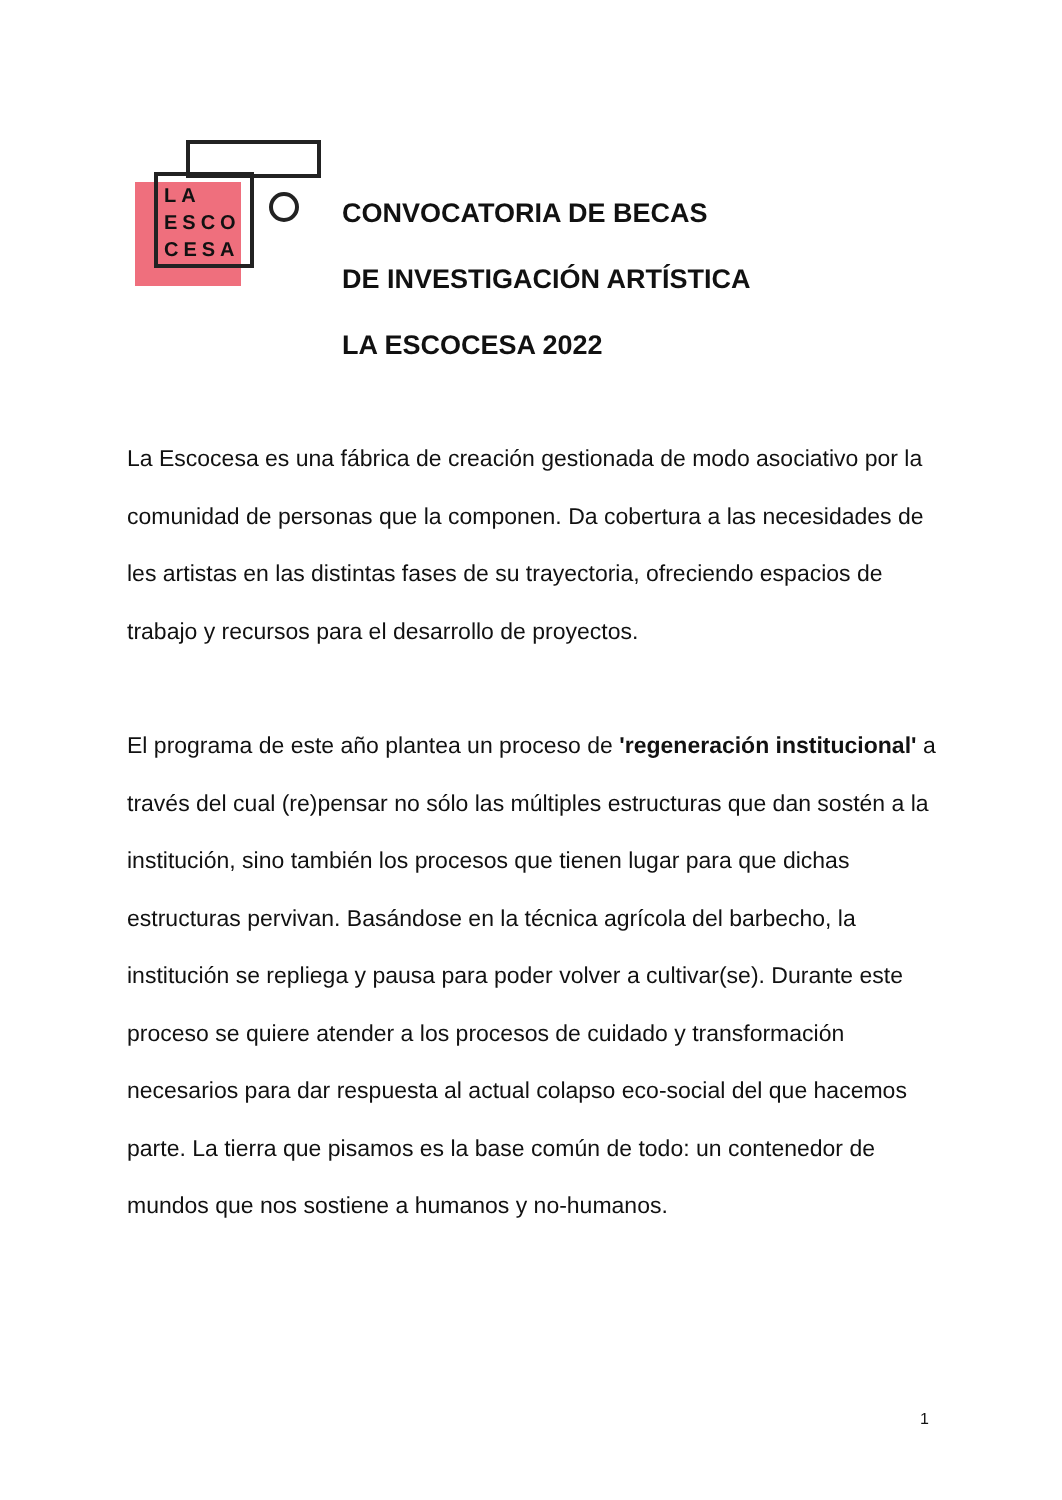LA
ESCO
CESA
CONVOCATORIA DE BECAS
DE INVESTIGACIÓN ARTÍSTICA
LA ESCOCESA 2022
La Escocesa es una fábrica de creación gestionada de modo asociativo por la comunidad de personas que la componen. Da cobertura a las necesidades de les artistas en las distintas fases de su trayectoria, ofreciendo espacios de trabajo y recursos para el desarrollo de proyectos.
El programa de este año plantea un proceso de 'regeneración institucional' a través del cual (re)pensar no sólo las múltiples estructuras que dan sostén a la institución, sino también los procesos que tienen lugar para que dichas estructuras pervivan. Basándose en la técnica agrícola del barbecho, la institución se repliega y pausa para poder volver a cultivar(se). Durante este proceso se quiere atender a los procesos de cuidado y transformación necesarios para dar respuesta al actual colapso eco-social del que hacemos parte. La tierra que pisamos es la base común de todo: un contenedor de mundos que nos sostiene a humanos y no-humanos.
1